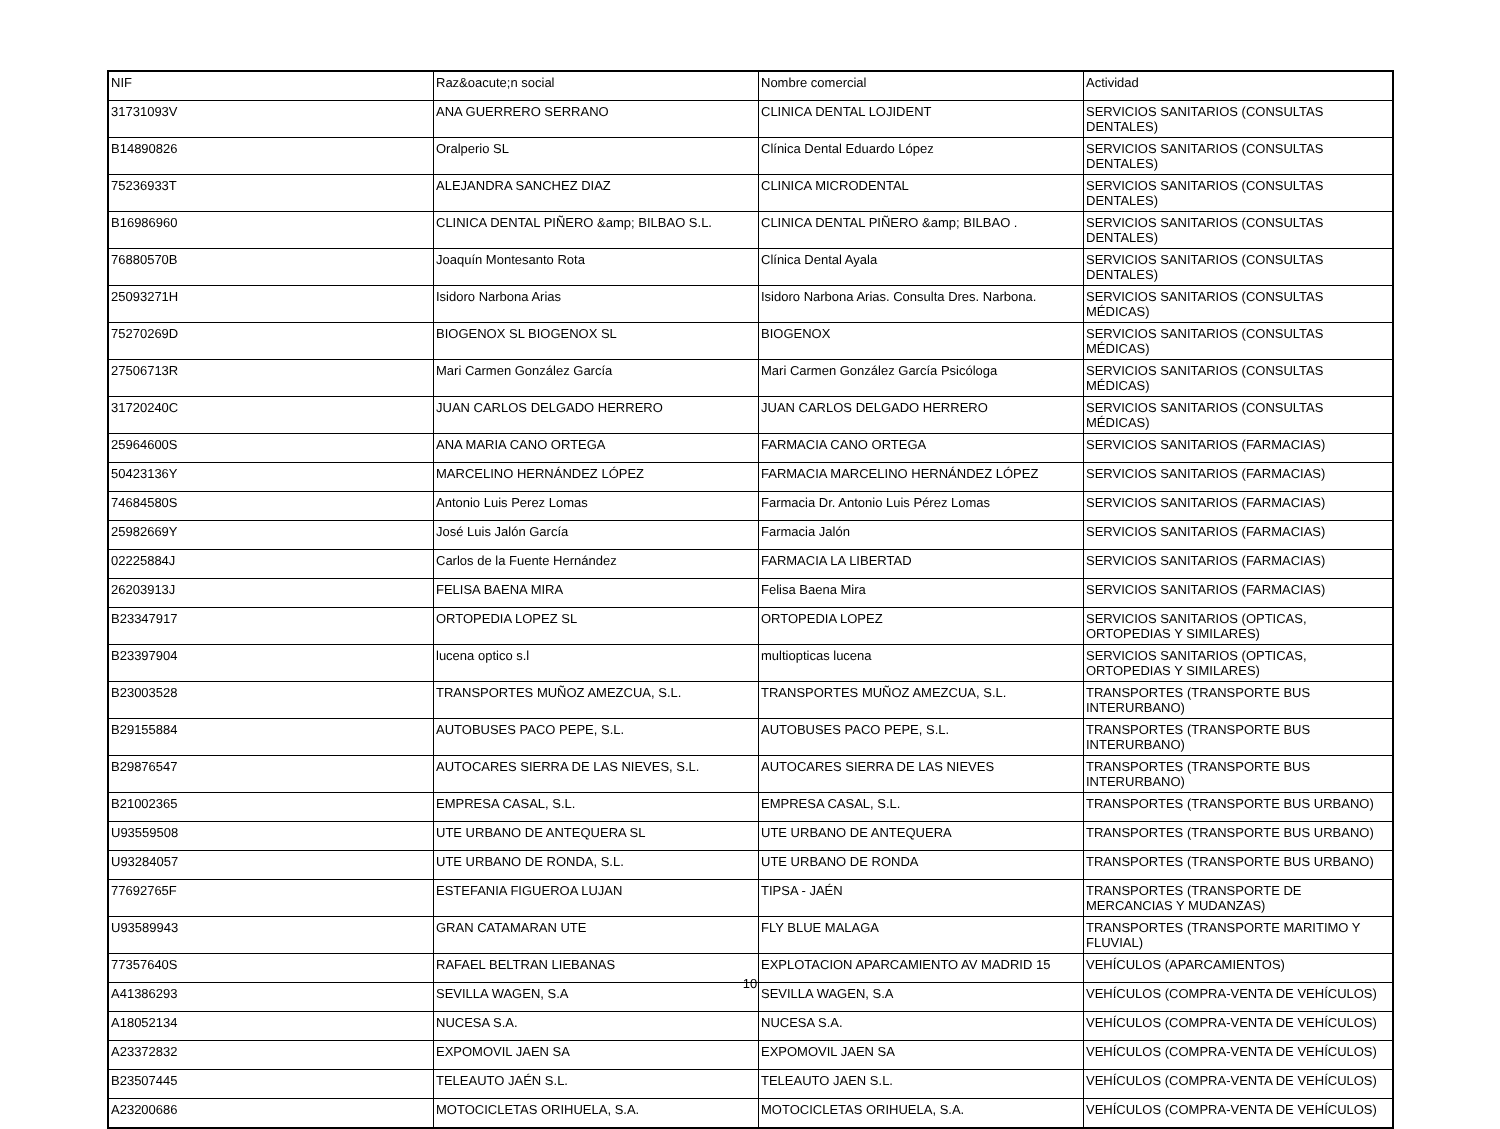| NIF | Raz&oacute;n social | Nombre comercial | Actividad |
| --- | --- | --- | --- |
| 31731093V | ANA GUERRERO SERRANO | CLINICA DENTAL LOJIDENT | SERVICIOS SANITARIOS (CONSULTAS DENTALES) |
| B14890826 | Oralperio SL | Clínica Dental Eduardo López | SERVICIOS SANITARIOS (CONSULTAS DENTALES) |
| 75236933T | ALEJANDRA SANCHEZ DIAZ | CLINICA MICRODENTAL | SERVICIOS SANITARIOS (CONSULTAS DENTALES) |
| B16986960 | CLINICA DENTAL PIÑERO &amp; BILBAO S.L. | CLINICA DENTAL PIÑERO &amp; BILBAO . | SERVICIOS SANITARIOS (CONSULTAS DENTALES) |
| 76880570B | Joaquín Montesanto Rota | Clínica Dental Ayala | SERVICIOS SANITARIOS (CONSULTAS DENTALES) |
| 25093271H | Isidoro Narbona Arias | Isidoro Narbona Arias. Consulta Dres. Narbona. | SERVICIOS SANITARIOS (CONSULTAS MÉDICAS) |
| 75270269D | BIOGENOX SL BIOGENOX SL | BIOGENOX | SERVICIOS SANITARIOS (CONSULTAS MÉDICAS) |
| 27506713R | Mari Carmen González García | Mari Carmen González García Psicóloga | SERVICIOS SANITARIOS (CONSULTAS MÉDICAS) |
| 31720240C | JUAN CARLOS DELGADO HERRERO | JUAN CARLOS DELGADO HERRERO | SERVICIOS SANITARIOS (CONSULTAS MÉDICAS) |
| 25964600S | ANA MARIA CANO ORTEGA | FARMACIA CANO ORTEGA | SERVICIOS SANITARIOS (FARMACIAS) |
| 50423136Y | MARCELINO HERNÁNDEZ LÓPEZ | FARMACIA MARCELINO HERNÁNDEZ LÓPEZ | SERVICIOS SANITARIOS (FARMACIAS) |
| 74684580S | Antonio Luis Perez Lomas | Farmacia Dr. Antonio Luis Pérez Lomas | SERVICIOS SANITARIOS (FARMACIAS) |
| 25982669Y | José Luis Jalón García | Farmacia Jalón | SERVICIOS SANITARIOS (FARMACIAS) |
| 02225884J | Carlos de la Fuente Hernández | FARMACIA LA LIBERTAD | SERVICIOS SANITARIOS (FARMACIAS) |
| 26203913J | FELISA BAENA MIRA | Felisa Baena Mira | SERVICIOS SANITARIOS (FARMACIAS) |
| B23347917 | ORTOPEDIA LOPEZ SL | ORTOPEDIA LOPEZ | SERVICIOS SANITARIOS (OPTICAS, ORTOPEDIAS Y SIMILARES) |
| B23397904 | lucena optico s.l | multiopticas lucena | SERVICIOS SANITARIOS (OPTICAS, ORTOPEDIAS Y SIMILARES) |
| B23003528 | TRANSPORTES MUÑOZ AMEZCUA, S.L. | TRANSPORTES MUÑOZ AMEZCUA, S.L. | TRANSPORTES (TRANSPORTE BUS INTERURBANO) |
| B29155884 | AUTOBUSES PACO PEPE, S.L. | AUTOBUSES PACO PEPE, S.L. | TRANSPORTES (TRANSPORTE BUS INTERURBANO) |
| B29876547 | AUTOCARES SIERRA DE LAS NIEVES, S.L. | AUTOCARES SIERRA DE LAS NIEVES | TRANSPORTES (TRANSPORTE BUS INTERURBANO) |
| B21002365 | EMPRESA CASAL, S.L. | EMPRESA CASAL, S.L. | TRANSPORTES (TRANSPORTE BUS URBANO) |
| U93559508 | UTE URBANO DE ANTEQUERA SL | UTE URBANO DE ANTEQUERA | TRANSPORTES (TRANSPORTE BUS URBANO) |
| U93284057 | UTE URBANO DE RONDA, S.L. | UTE URBANO DE RONDA | TRANSPORTES (TRANSPORTE BUS URBANO) |
| 77692765F | ESTEFANIA FIGUEROA LUJAN | TIPSA - JAÉN | TRANSPORTES (TRANSPORTE DE MERCANCIAS Y MUDANZAS) |
| U93589943 | GRAN CATAMARAN UTE | FLY BLUE MALAGA | TRANSPORTES (TRANSPORTE MARITIMO Y FLUVIAL) |
| 77357640S | RAFAEL BELTRAN LIEBANAS | EXPLOTACION APARCAMIENTO AV MADRID 15 | VEHÍCULOS (APARCAMIENTOS) |
| A41386293 | SEVILLA WAGEN, S.A | SEVILLA WAGEN, S.A | VEHÍCULOS (COMPRA-VENTA DE VEHÍCULOS) |
| A18052134 | NUCESA S.A. | NUCESA S.A. | VEHÍCULOS (COMPRA-VENTA DE VEHÍCULOS) |
| A23372832 | EXPOMOVIL JAEN SA | EXPOMOVIL JAEN SA | VEHÍCULOS (COMPRA-VENTA DE VEHÍCULOS) |
| B23507445 | TELEAUTO JAÉN S.L. | TELEAUTO JAEN S.L. | VEHÍCULOS (COMPRA-VENTA DE VEHÍCULOS) |
| A23200686 | MOTOCICLETAS ORIHUELA, S.A. | MOTOCICLETAS ORIHUELA, S.A. | VEHÍCULOS (COMPRA-VENTA DE VEHÍCULOS) |
10